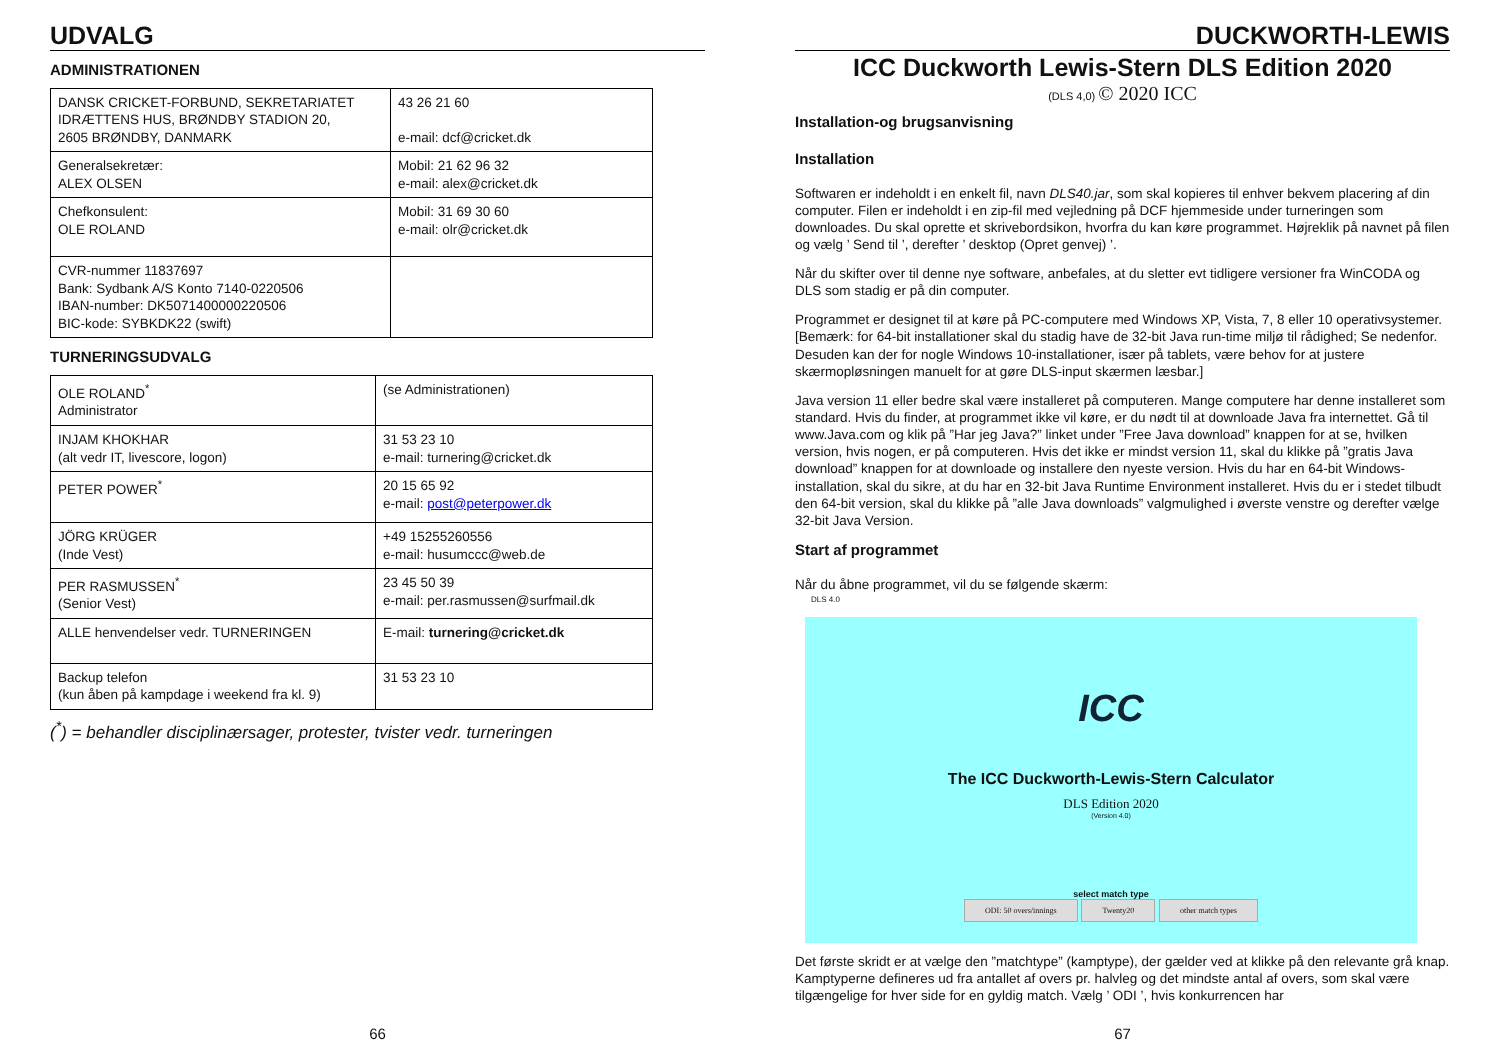UDVALG
ADMINISTRATIONEN
| DANSK CRICKET-FORBUND, SEKRETARIATET IDRÆTTENS HUS, BRØNDBY STADION 20, 2605 BRØNDBY, DANMARK | 43 26 21 60 e-mail: dcf@cricket.dk |
| Generalsekretær: ALEX OLSEN | Mobil: 21 62 96 32 e-mail: alex@cricket.dk |
| Chefkonsulent: OLE ROLAND | Mobil: 31 69 30 60 e-mail: olr@cricket.dk |
| CVR-nummer 11837697 Bank: Sydbank A/S Konto 7140-0220506 IBAN-number: DK5071400000220506 BIC-kode: SYBKDK22 (swift) | |
TURNERINGSUDVALG
| OLE ROLAND<sup>*</sup> Administrator | (se Administrationen) |
| INJAM KHOKHAR (alt vedr IT, livescore, logon) | 31 53 23 10 e-mail: turnering@cricket.dk |
| PETER POWER<sup>*</sup> | 20 15 65 92 e-mail: post@peterpower.dk |
| JÖRG KRÜGER (Inde Vest) | +49 15255260556 e-mail: husumccc@web.de |
| PER RASMUSSEN<sup>*</sup> (Senior Vest) | 23 45 50 39 e-mail: per.rasmussen@surfmail.dk |
| ALLE henvendelser vedr. TURNERINGEN | E-mail: turnering@cricket.dk |
| Backup telefon (kun åben på kampdage i weekend fra kl. 9) | 31 53 23 10 |
(<sup>*</sup>) = behandler disciplinærsager, protester, tvister vedr. turneringen
66
DUCKWORTH-LEWIS
ICC Duckworth Lewis-Stern DLS Edition 2020
(DLS 4,0) © 2020 ICC
Installation-og brugsanvisning
Installation
Softwaren er indeholdt i en enkelt fil, navn DLS40.jar, som skal kopieres til enhver bekvem placering af din computer. Filen er indeholdt i en zip-fil med vejledning på DCF hjemmeside under turneringen som downloades. Du skal oprette et skrivebordsikon, hvorfra du kan køre programmet. Højreklik på navnet på filen og vælg ’ Send til ’, derefter ’ desktop (Opret genvej) ’.
Når du skifter over til denne nye software, anbefales, at du sletter evt tidligere versioner fra WinCODA og DLS som stadig er på din computer.
Programmet er designet til at køre på PC-computere med Windows XP, Vista, 7, 8 eller 10 operativsystemer. [Bemærk: for 64-bit installationer skal du stadig have de 32-bit Java run-time miljø til rådighed; Se nedenfor. Desuden kan der for nogle Windows 10-installationer, især på tablets, være behov for at justere skærmopløsningen manuelt for at gøre DLS-input skærmen læsbar.]
Java version 11 eller bedre skal være installeret på computeren. Mange computere har denne installeret som standard. Hvis du finder, at programmet ikke vil køre, er du nødt til at downloade Java fra internettet. Gå til www.Java.com og klik på ”Har jeg Java?” linket under ”Free Java download” knappen for at se, hvilken version, hvis nogen, er på computeren. Hvis det ikke er mindst version 11, skal du klikke på ”gratis Java download” knappen for at downloade og installere den nyeste version. Hvis du har en 64-bit Windows-installation, skal du sikre, at du har en 32-bit Java Runtime Environment installeret. Hvis du er i stedet tilbudt den 64-bit version, skal du klikke på ”alle Java downloads” valgmulighed i øverste venstre og derefter vælge 32-bit Java Version.
Start af programmet
Når du åbne programmet, vil du se følgende skærm:
DLS 4.0
ICC
The ICC Duckworth-Lewis-Stern Calculator
DLS Edition 2020
(Version 4.0)
select match type
ODI: 50 overs/innings Twenty20 other match types
Det første skridt er at vælge den ”matchtype” (kamptype), der gælder ved at klikke på den relevante grå knap. Kamptyperne defineres ud fra antallet af overs pr. halvleg og det mindste antal af overs, som skal være tilgængelige for hver side for en gyldig match. Vælg ’ ODI ’, hvis konkurrencen har
67